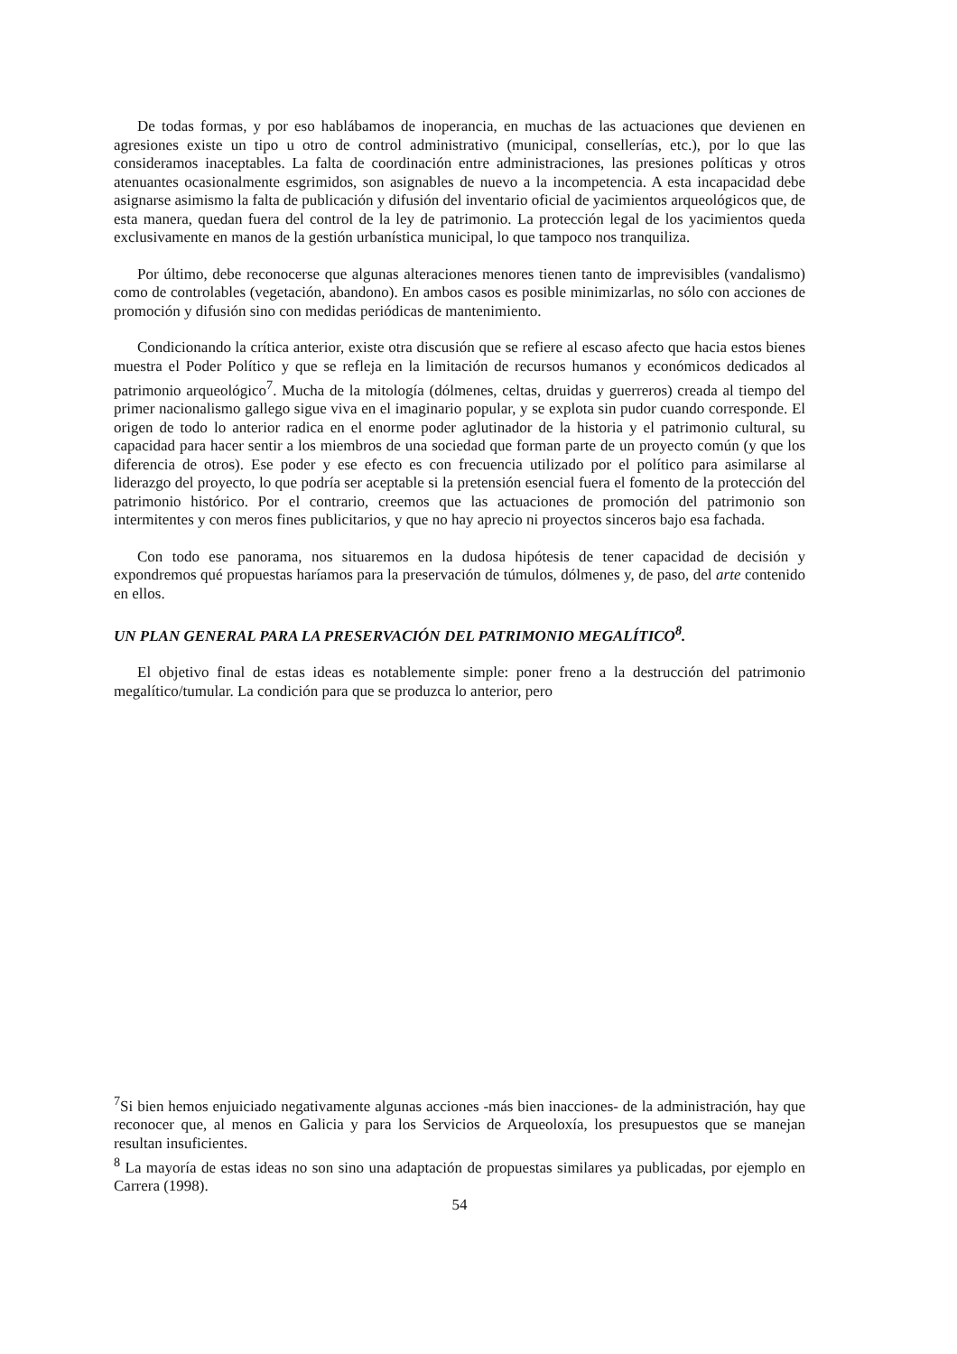De todas formas, y por eso hablábamos de inoperancia, en muchas de las actuaciones que devienen en agresiones existe un tipo u otro de control administrativo (municipal, consellerías, etc.), por lo que las consideramos inaceptables. La falta de coordinación entre administraciones, las presiones políticas y otros atenuantes ocasionalmente esgrimidos, son asignables de nuevo a la incompetencia. A esta incapacidad debe asignarse asimismo la falta de publicación y difusión del inventario oficial de yacimientos arqueológicos que, de esta manera, quedan fuera del control de la ley de patrimonio. La protección legal de los yacimientos queda exclusivamente en manos de la gestión urbanística municipal, lo que tampoco nos tranquiliza.
Por último, debe reconocerse que algunas alteraciones menores tienen tanto de imprevisibles (vandalismo) como de controlables (vegetación, abandono). En ambos casos es posible minimizarlas, no sólo con acciones de promoción y difusión sino con medidas periódicas de mantenimiento.
Condicionando la crítica anterior, existe otra discusión que se refiere al escaso afecto que hacia estos bienes muestra el Poder Político y que se refleja en la limitación de recursos humanos y económicos dedicados al patrimonio arqueológico<sup>7</sup>. Mucha de la mitología (dólmenes, celtas, druidas y guerreros) creada al tiempo del primer nacionalismo gallego sigue viva en el imaginario popular, y se explota sin pudor cuando corresponde. El origen de todo lo anterior radica en el enorme poder aglutinador de la historia y el patrimonio cultural, su capacidad para hacer sentir a los miembros de una sociedad que forman parte de un proyecto común (y que los diferencia de otros). Ese poder y ese efecto es con frecuencia utilizado por el político para asimilarse al liderazgo del proyecto, lo que podría ser aceptable si la pretensión esencial fuera el fomento de la protección del patrimonio histórico. Por el contrario, creemos que las actuaciones de promoción del patrimonio son intermitentes y con meros fines publicitarios, y que no hay aprecio ni proyectos sinceros bajo esa fachada.
Con todo ese panorama, nos situaremos en la dudosa hipótesis de tener capacidad de decisión y expondremos qué propuestas haríamos para la preservación de túmulos, dólmenes y, de paso, del arte contenido en ellos.
UN PLAN GENERAL PARA LA PRESERVACIÓN DEL PATRIMONIO MEGALÍTICO<sup>8</sup>.
El objetivo final de estas ideas es notablemente simple: poner freno a la destrucción del patrimonio megalítico/tumular. La condición para que se produzca lo anterior, pero
<sup>7</sup> Si bien hemos enjuiciado negativamente algunas acciones -más bien inacciones- de la administración, hay que reconocer que, al menos en Galicia y para los Servicios de Arqueoloxía, los presupuestos que se manejan resultan insuficientes.
<sup>8</sup> La mayoría de estas ideas no son sino una adaptación de propuestas similares ya publicadas, por ejemplo en Carrera (1998).
54